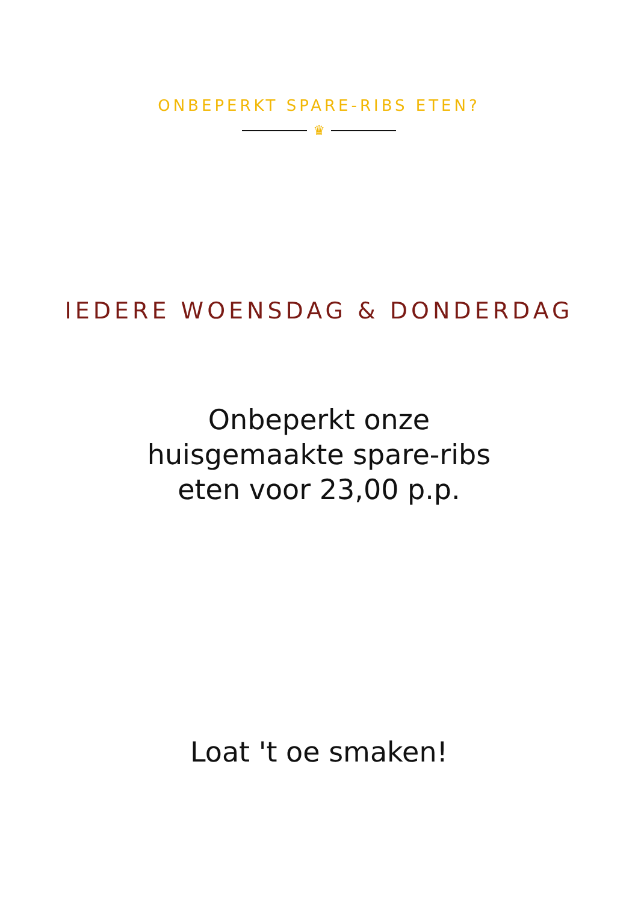ONBEPERKT SPARE-RIBS ETEN?
♛
IEDERE WOENSDAG & DONDERDAG
Onbeperkt onze
huisgemaakte spare-ribs
eten voor 23,00 p.p.
Loat 't oe smaken!